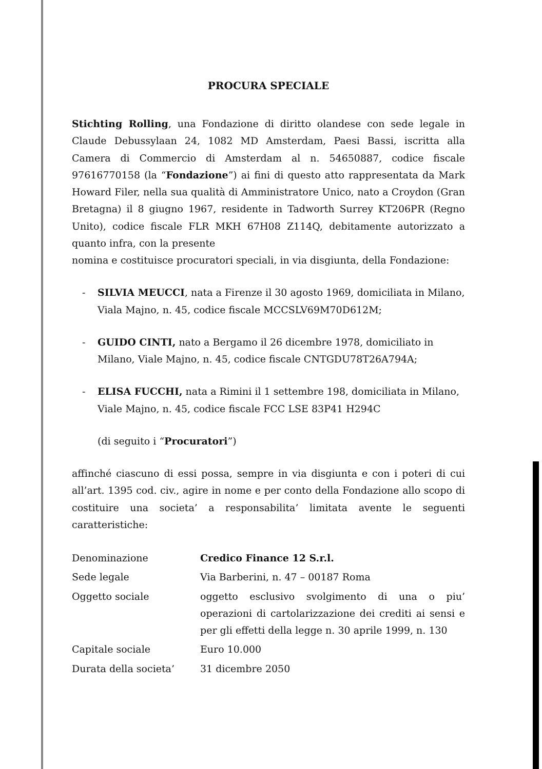PROCURA SPECIALE
Stichting Rolling, una Fondazione di diritto olandese con sede legale in Claude Debussylaan 24, 1082 MD Amsterdam, Paesi Bassi, iscritta alla Camera di Commercio di Amsterdam al n. 54650887, codice fiscale 97616770158 (la “Fondazione”) ai fini di questo atto rappresentata da Mark Howard Filer, nella sua qualità di Amministratore Unico, nato a Croydon (Gran Bretagna) il 8 giugno 1967, residente in Tadworth Surrey KT206PR (Regno Unito), codice fiscale FLR MKH 67H08 Z114Q, debitamente autorizzato a quanto infra, con la presente
nomina e costituisce procuratori speciali, in via disgiunta, della Fondazione:
- SILVIA MEUCCI, nata a Firenze il 30 agosto 1969, domiciliata in Milano, Viala Majno, n. 45, codice fiscale MCCSLV69M70D612M;
- GUIDO CINTI, nato a Bergamo il 26 dicembre 1978, domiciliato in Milano, Viale Majno, n. 45, codice fiscale CNTGDU78T26A794A;
- ELISA FUCCHI, nata a Rimini il 1 settembre 198, domiciliata in Milano, Viale Majno, n. 45, codice fiscale FCC LSE 83P41 H294C
(di seguito i “Procuratori”)
affinché ciascuno di essi possa, sempre in via disgiunta e con i poteri di cui all’art. 1395 cod. civ., agire in nome e per conto della Fondazione allo scopo di costituire una societa’ a responsabilita’ limitata avente le seguenti caratteristiche:
| Denominazione | Credico Finance 12 S.r.l. |
| Sede legale | Via Barberini, n. 47 – 00187 Roma |
| Oggetto sociale | oggetto esclusivo svolgimento di una o piu’ operazioni di cartolarizzazione dei crediti ai sensi e per gli effetti della legge n. 30 aprile 1999, n. 130 |
| Capitale sociale | Euro 10.000 |
| Durata della societa’ | 31 dicembre 2050 |